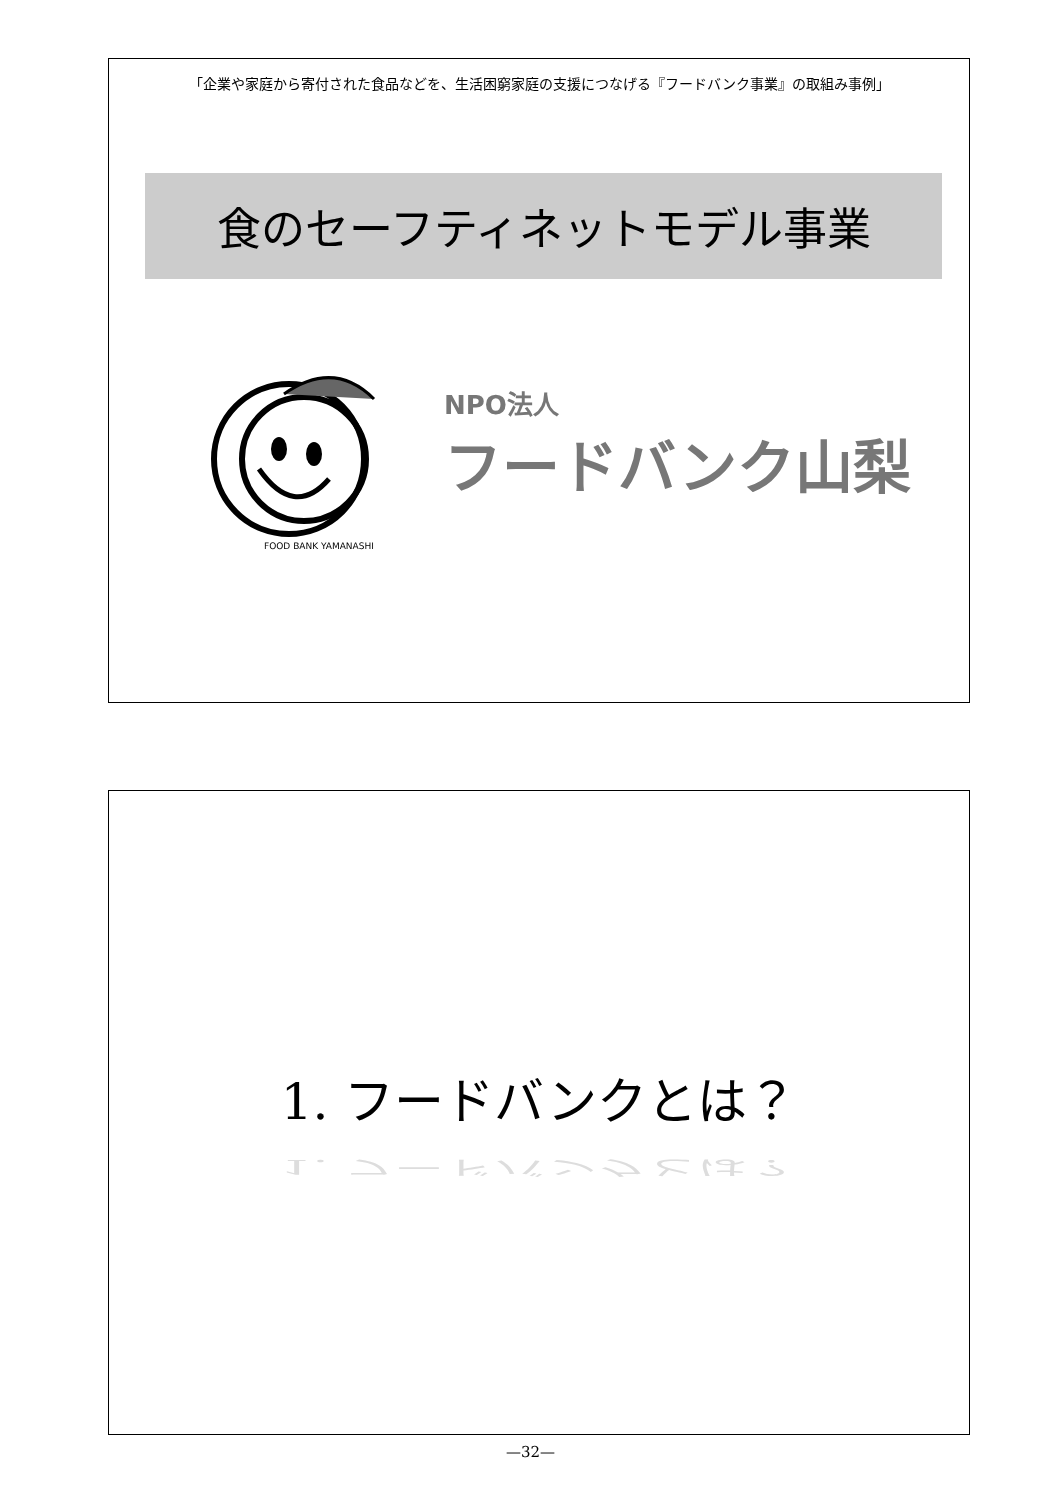「企業や家庭から寄付された食品などを、生活困窮家庭の支援につなげる『フードバンク事業』の取組み事例」
食のセーフティネットモデル事業
FOOD BANK YAMANASHI
NPO法人
フードバンク山梨
1. フードバンクとは？
1. フードバンクとは？
—32—